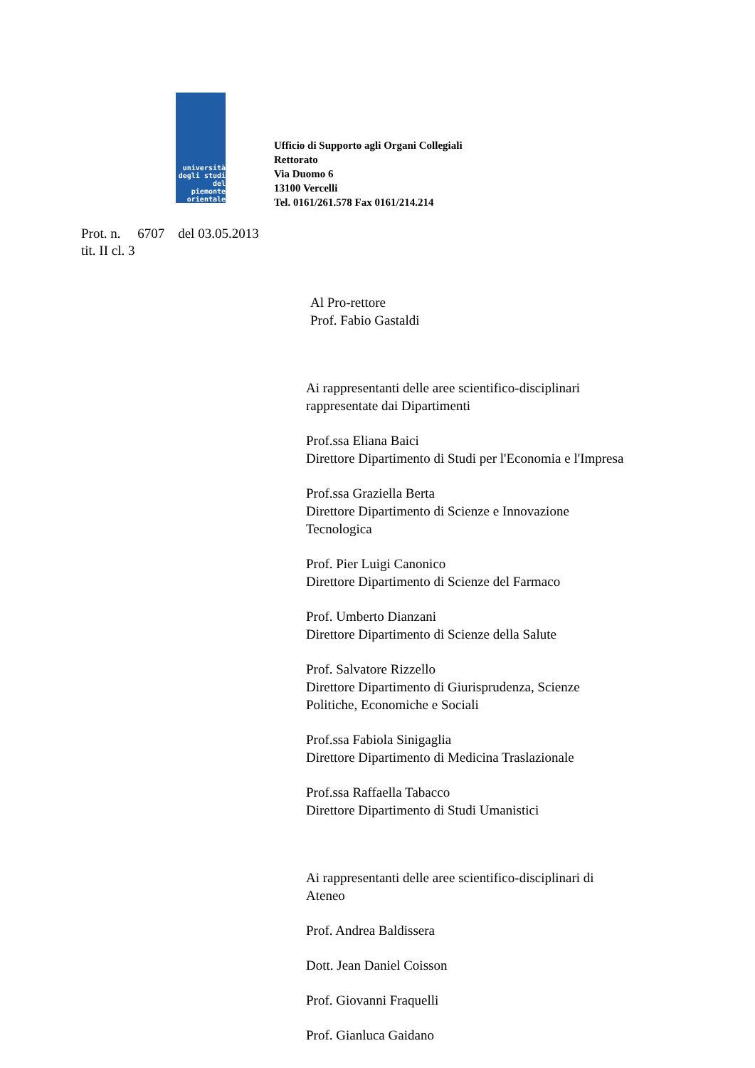università
degli studi
del piemonte
orientale
Ufficio di Supporto agli Organi Collegiali
Rettorato
Via Duomo 6
13100 Vercelli
Tel. 0161/261.578 Fax 0161/214.214
Prot. n. 6707 del 03.05.2013
tit. II cl. 3
Al Pro-rettore
Prof. Fabio Gastaldi
Ai rappresentanti delle aree scientifico-disciplinari
rappresentate dai Dipartimenti
Prof.ssa Eliana Baici
Direttore Dipartimento di Studi per l'Economia e l'Impresa
Prof.ssa Graziella Berta
Direttore Dipartimento di Scienze e Innovazione
Tecnologica
Prof. Pier Luigi Canonico
Direttore Dipartimento di Scienze del Farmaco
Prof. Umberto Dianzani
Direttore Dipartimento di Scienze della Salute
Prof. Salvatore Rizzello
Direttore Dipartimento di Giurisprudenza, Scienze
Politiche, Economiche e Sociali
Prof.ssa Fabiola Sinigaglia
Direttore Dipartimento di Medicina Traslazionale
Prof.ssa Raffaella Tabacco
Direttore Dipartimento di Studi Umanistici
Ai rappresentanti delle aree scientifico-disciplinari di
Ateneo
Prof. Andrea Baldissera
Dott. Jean Daniel Coisson
Prof. Giovanni Fraquelli
Prof. Gianluca Gaidano